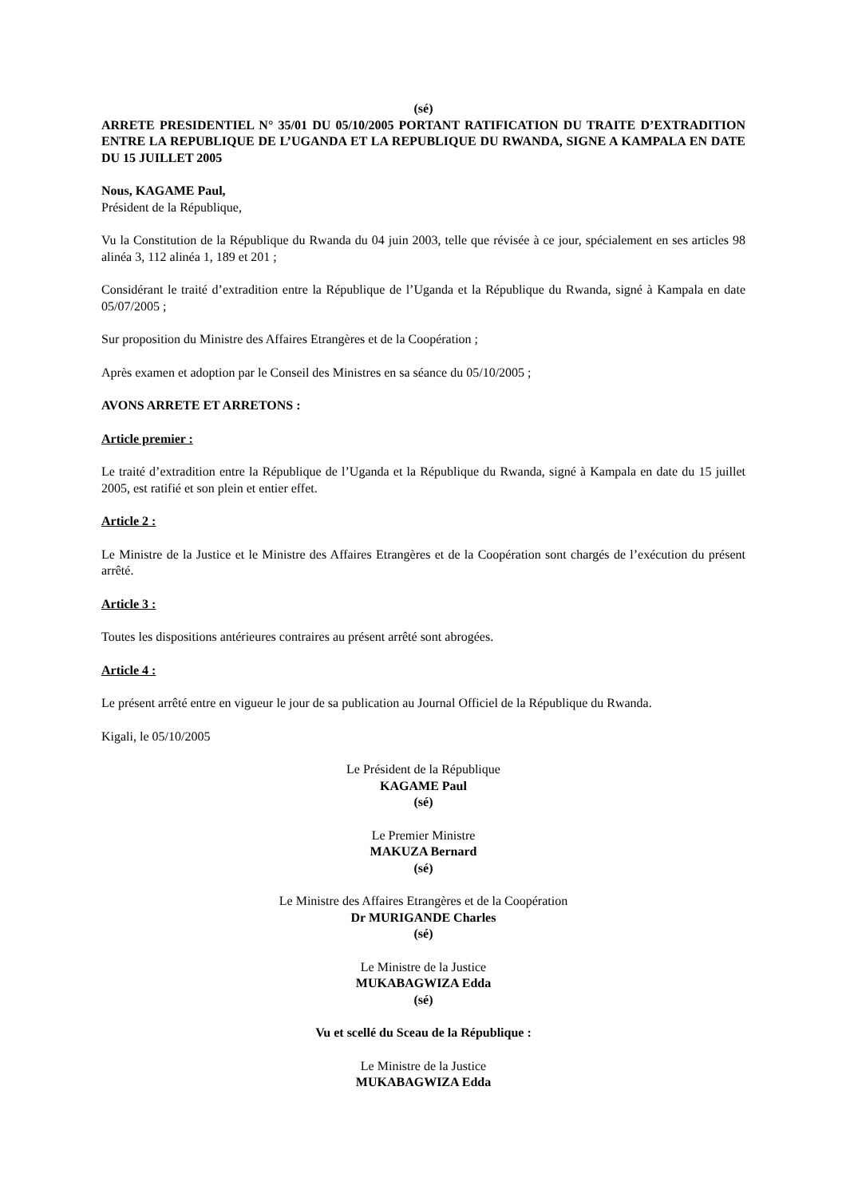(sé)
ARRETE PRESIDENTIEL N° 35/01 DU 05/10/2005 PORTANT RATIFICATION DU TRAITE D’EXTRADITION ENTRE LA REPUBLIQUE DE L’UGANDA ET LA REPUBLIQUE DU RWANDA, SIGNE A KAMPALA EN DATE DU 15 JUILLET 2005
Nous, KAGAME Paul,
Président de la République,
Vu la Constitution de la République du Rwanda du 04 juin 2003, telle que révisée à ce jour, spécialement en ses articles 98 alinéa 3, 112 alinéa 1, 189 et 201 ;
Considérant le traité d’extradition entre la République de l’Uganda et la République du Rwanda, signé à Kampala en date 05/07/2005 ;
Sur proposition du Ministre des Affaires Etrangères et de la Coopération ;
Après examen et adoption par le Conseil des Ministres en sa séance du 05/10/2005 ;
AVONS ARRETE ET ARRETONS :
Article premier :
Le traité d’extradition entre la République de l’Uganda et la République du Rwanda, signé à Kampala en date du 15 juillet 2005, est ratifié et son plein et entier effet.
Article 2 :
Le Ministre de la Justice et le Ministre des Affaires Etrangères et de la Coopération sont chargés de l’exécution du présent arrêté.
Article 3 :
Toutes les dispositions antérieures contraires au présent arrêté sont abrogées.
Article 4 :
Le présent arrêté entre en vigueur le jour de sa publication au Journal Officiel de la République du Rwanda.
Kigali, le 05/10/2005
Le Président de la République
KAGAME Paul
(sé)
Le Premier Ministre
MAKUZA Bernard
(sé)
Le Ministre des Affaires Etrangères et de la Coopération
Dr MURIGANDE Charles
(sé)
Le Ministre de la Justice
MUKABAGWIZA Edda
(sé)
Vu et scellé du Sceau de la République :
Le Ministre de la Justice
MUKABAGWIZA Edda